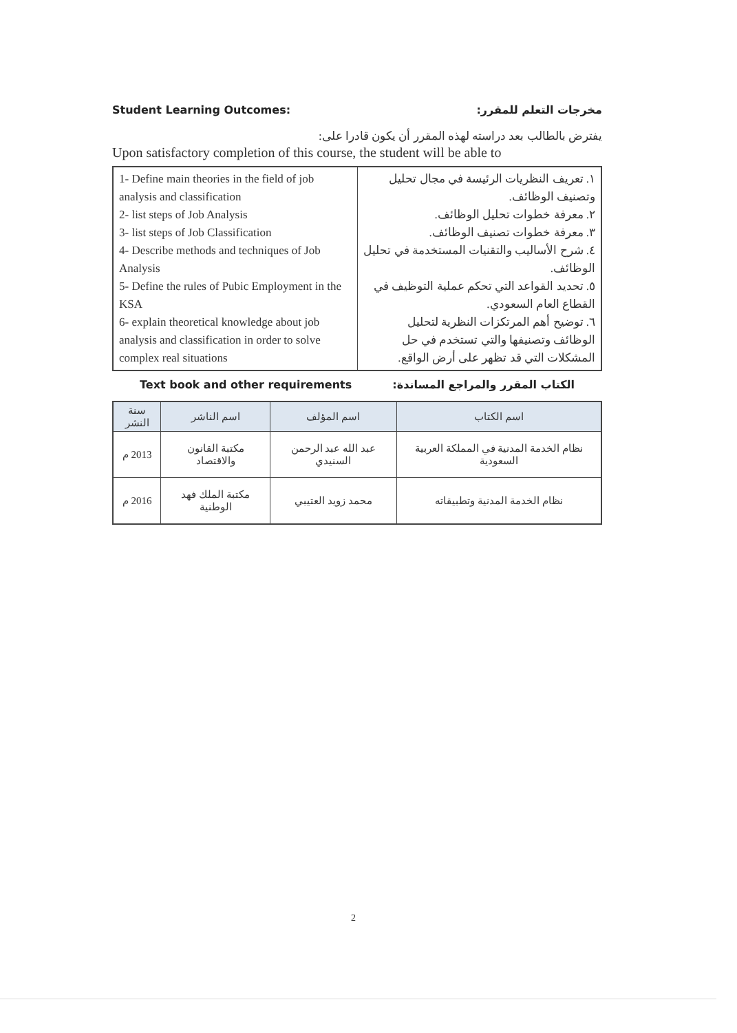Student Learning Outcomes: مخرجات التعلم للمقرر:
يفترض بالطالب بعد دراسته لهذه المقرر أن يكون قادرا على:
Upon satisfactory completion of this course, the student will be able to
| 1- Define main theories in the field of job analysis and classification 2- list steps of Job Analysis 3- list steps of Job Classification 4- Describe methods and techniques of Job Analysis 5- Define the rules of Pubic Employment in the KSA 6- explain theoretical knowledge about job analysis and classification in order to solve complex real situations | ١. تعريف النظريات الرئيسة في مجال تحليل وتصنيف الوظائف. ٢. معرفة خطوات تحليل الوظائف. ٣. معرفة خطوات تصنيف الوظائف. ٤. شرح الأساليب والتقنيات المستخدمة في تحليل الوظائف. ٥. تحديد القواعد التي تحكم عملية التوظيف في القطاع العام السعودي. ٦. توضيح أهم المرتكزات النظرية لتحليل الوظائف وتصنيفها والتي تستخدم في حل المشكلات التي قد تظهر على أرض الواقع. |
Text book and other requirements الكتاب المقرر والمراجع المساندة:
| اسم الكتاب | اسم المؤلف | اسم الناشر | سنة النشر |
| --- | --- | --- | --- |
| نظام الخدمة المدنية في المملكة العربية السعودية | عبد الله عبد الرحمن السنيدي | مكتبة القانون والاقتصاد | 2013 م |
| نظام الخدمة المدنية وتطبيقاته | محمد زويد العتيبي | مكتبة الملك فهد الوطنية | 2016 م |
2